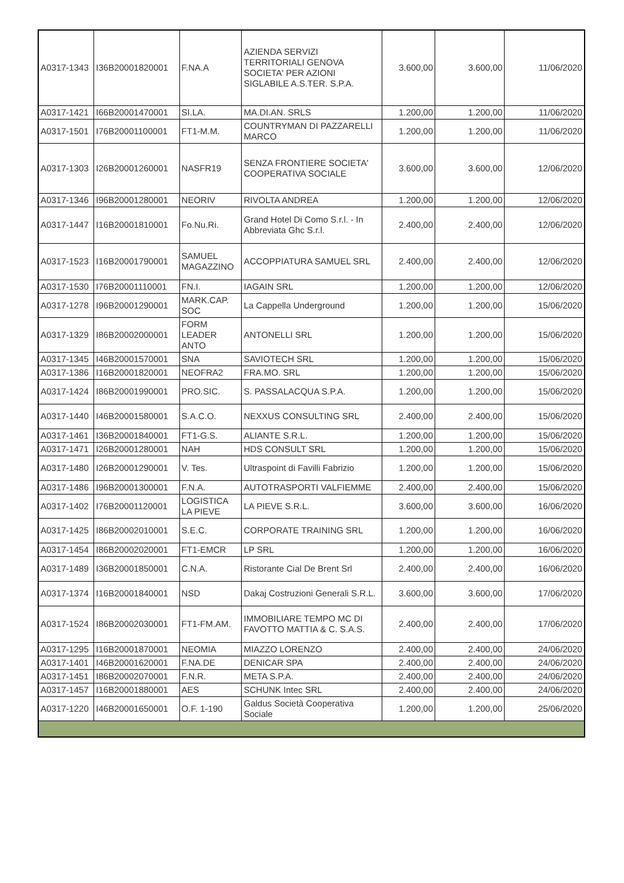| A0317-1343 | I36B20001820001 | F.NA.A | AZIENDA SERVIZI TERRITORIALI GENOVA SOCIETA' PER AZIONI SIGLABILE A.S.TER. S.P.A. | 3.600,00 | 3.600,00 | 11/06/2020 |
| A0317-1421 | I66B20001470001 | SI.LA. | MA.DI.AN. SRLS | 1.200,00 | 1.200,00 | 11/06/2020 |
| A0317-1501 | I76B20001100001 | FT1-M.M. | COUNTRYMAN DI PAZZARELLI MARCO | 1.200,00 | 1.200,00 | 11/06/2020 |
| A0317-1303 | I26B20001260001 | NASFR19 | SENZA FRONTIERE SOCIETA' COOPERATIVA SOCIALE | 3.600,00 | 3.600,00 | 12/06/2020 |
| A0317-1346 | I96B20001280001 | NEORIV | RIVOLTA ANDREA | 1.200,00 | 1.200,00 | 12/06/2020 |
| A0317-1447 | I16B20001810001 | Fo.Nu.Ri. | Grand Hotel Di Como S.r.l. - In Abbreviata Ghc S.r.l. | 2.400,00 | 2.400,00 | 12/06/2020 |
| A0317-1523 | I16B20001790001 | SAMUEL MAGAZZINO | ACCOPPIATURA SAMUEL SRL | 2.400,00 | 2.400,00 | 12/06/2020 |
| A0317-1530 | I76B20001110001 | FN.I. | IAGAIN SRL | 1.200,00 | 1.200,00 | 12/06/2020 |
| A0317-1278 | I96B20001290001 | MARK.CAP. SOC | La Cappella Underground | 1.200,00 | 1.200,00 | 15/06/2020 |
| A0317-1329 | I86B20002000001 | FORM LEADER ANTO | ANTONELLI SRL | 1.200,00 | 1.200,00 | 15/06/2020 |
| A0317-1345 | I46B20001570001 | SNA | SAVIOTECH SRL | 1.200,00 | 1.200,00 | 15/06/2020 |
| A0317-1386 | I16B20001820001 | NEOFRA2 | FRA.MO. SRL | 1.200,00 | 1.200,00 | 15/06/2020 |
| A0317-1424 | I86B20001990001 | PRO.SIC. | S. PASSALACQUA S.P.A. | 1.200,00 | 1.200,00 | 15/06/2020 |
| A0317-1440 | I46B20001580001 | S.A.C.O. | NEXXUS CONSULTING SRL | 2.400,00 | 2.400,00 | 15/06/2020 |
| A0317-1461 | I36B20001840001 | FT1-G.S. | ALIANTE S.R.L. | 1.200,00 | 1.200,00 | 15/06/2020 |
| A0317-1471 | I26B20001280001 | NAH | HDS CONSULT SRL | 1.200,00 | 1.200,00 | 15/06/2020 |
| A0317-1480 | I26B20001290001 | V. Tes. | Ultraspoint di Favilli Fabrizio | 1.200,00 | 1.200,00 | 15/06/2020 |
| A0317-1486 | I96B20001300001 | F.N.A. | AUTOTRASPORTI VALFIEMME | 2.400,00 | 2.400,00 | 15/06/2020 |
| A0317-1402 | I76B20001120001 | LOGISTICA LA PIEVE | LA PIEVE S.R.L. | 3.600,00 | 3.600,00 | 16/06/2020 |
| A0317-1425 | I86B20002010001 | S.E.C. | CORPORATE TRAINING SRL | 1.200,00 | 1.200,00 | 16/06/2020 |
| A0317-1454 | I86B20002020001 | FT1-EMCR | LP SRL | 1.200,00 | 1.200,00 | 16/06/2020 |
| A0317-1489 | I36B20001850001 | C.N.A. | Ristorante Cial De Brent Srl | 2.400,00 | 2.400,00 | 16/06/2020 |
| A0317-1374 | I16B20001840001 | NSD | Dakaj Costruzioni Generali S.R.L. | 3.600,00 | 3.600,00 | 17/06/2020 |
| A0317-1524 | I86B20002030001 | FT1-FM.AM. | IMMOBILIARE TEMPO MC DI FAVOTTO MATTIA & C. S.A.S. | 2.400,00 | 2.400,00 | 17/06/2020 |
| A0317-1295 | I16B20001870001 | NEOMIA | MIAZZO LORENZO | 2.400,00 | 2.400,00 | 24/06/2020 |
| A0317-1401 | I46B20001620001 | F.NA.DE | DENICAR SPA | 2.400,00 | 2.400,00 | 24/06/2020 |
| A0317-1451 | I86B20002070001 | F.N.R. | META S.P.A. | 2.400,00 | 2.400,00 | 24/06/2020 |
| A0317-1457 | I16B20001880001 | AES | SCHUNK Intec SRL | 2.400,00 | 2.400,00 | 24/06/2020 |
| A0317-1220 | I46B20001650001 | O.F. 1-190 | Galdus Società Cooperativa Sociale | 1.200,00 | 1.200,00 | 25/06/2020 |